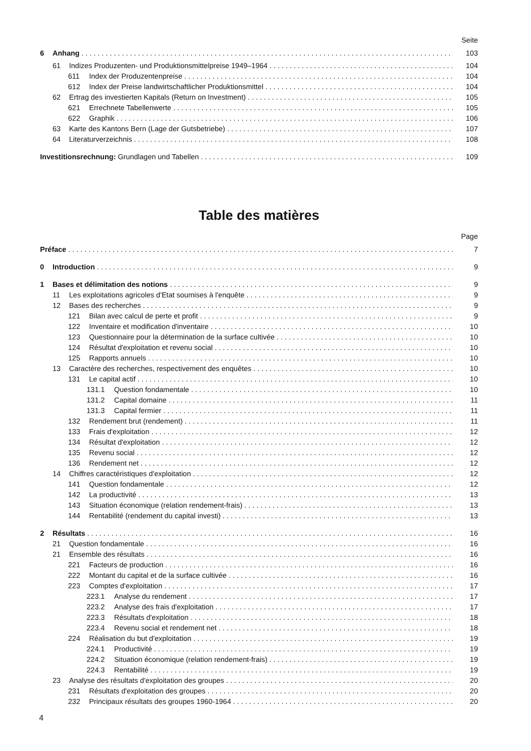Seite
6 Anhang 103
61 Indizes Produzenten- und Produktionsmittelpreise 1949–1964 104
611 Index der Produzentenpreise 104
612 Index der Preise landwirtschaftlicher Produktionsmittel 104
62 Ertrag des investierten Kapitals (Return on Investment) 105
621 Errechnete Tabellenwerte 105
622 Graphik 106
63 Karte des Kantons Bern (Lage der Gutsbetriebe) 107
64 Literaturverzeichnis 108
Investitionsrechnung: Grundlagen und Tabellen 109
Table des matières
Page
Préface 7
0 Introduction 9
1 Bases et délimitation des notions 9
11 Les exploitations agricoles d'Etat soumises à l'enquête 9
12 Bases des recherches 9
121 Bilan avec calcul de perte et profit 9
122 Inventaire et modification d'inventaire 10
123 Questionnaire pour la détermination de la surface cultivée 10
124 Résultat d'exploitation et revenu social 10
125 Rapports annuels 10
13 Caractère des recherches, respectivement des enquêtes 10
131 Le capital actif 10
131.1 Question fondamentale 10
131.2 Capital domaine 11
131.3 Capital fermier 11
132 Rendement brut (rendement) 11
133 Frais d'exploitation 12
134 Résultat d'exploitation 12
135 Revenu social 12
136 Rendement net 12
14 Chiffres caractéristiques d'exploitation 12
141 Question fondamentale 12
142 La productivité 13
143 Situation économique (relation rendement-frais) 13
144 Rentabilité (rendement du capital investi) 13
2 Résultats 16
21 Question fondamentale 16
21 Ensemble des résultats 16
221 Facteurs de production 16
222 Montant du capital et de la surface cultivée 16
223 Comptes d'exploitation 17
223.1 Analyse du rendement 17
223.2 Analyse des frais d'exploitation 17
223.3 Résultats d'exploitation 18
223.4 Revenu social et rendement net 18
224 Réalisation du but d'exploitation 19
224.1 Productivité 19
224.2 Situation économique (relation rendement-frais) 19
224.3 Rentabilité 19
23 Analyse des résultats d'exploitation des groupes 20
231 Résultats d'exploitation des groupes 20
232 Principaux résultats des groupes 1960-1964 20
4